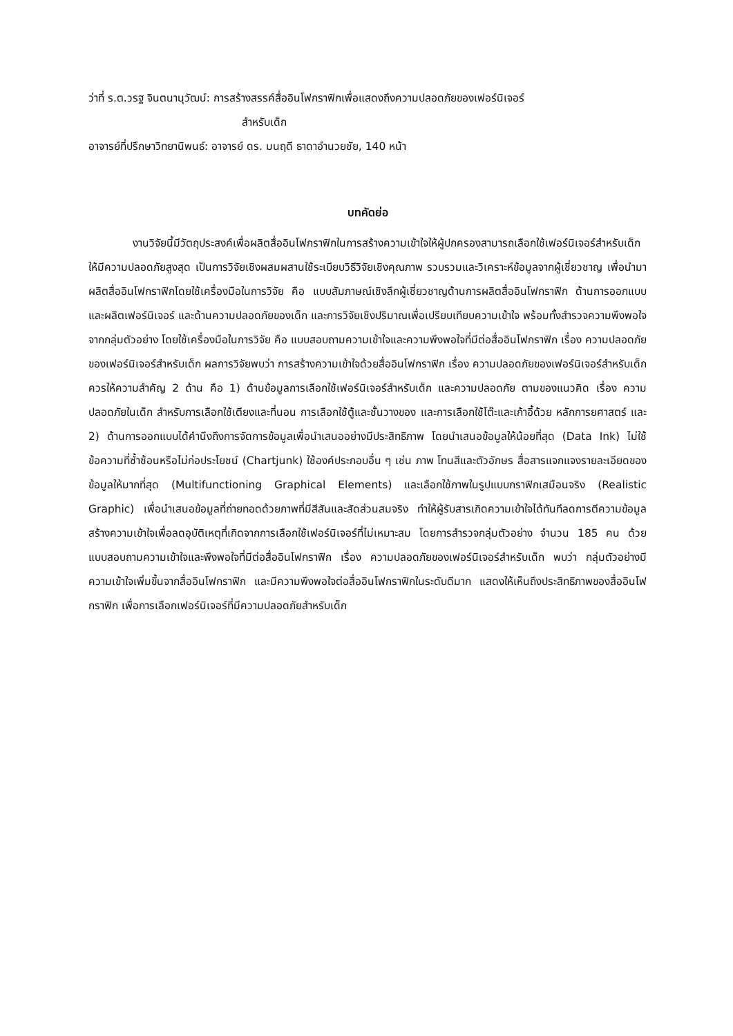ว่าที่ ร.ต.วรฐ จินตนานุวัฒน์: การสร้างสรรค์สื่ออินโฟกราฟิกเพื่อแสดงถึงความปลอดภัยของเฟอร์นิเจอร์
สำหรับเด็ก
อาจารย์ที่ปรึกษาวิทยานิพนธ์: อาจารย์ ดร. มนฤดี ธาดาอำนวยชัย, 140 หน้า
บทคัดย่อ
งานวิจัยนี้มีวัตถุประสงค์เพื่อผลิตสื่ออินโฟกราฟิกในการสร้างความเข้าใจให้ผู้ปกครองสามารถเลือกใช้เฟอร์นิเจอร์สำหรับเด็กให้มีความปลอดภัยสูงสุด เป็นการวิจัยเชิงผสมผสานใช้ระเบียบวิธีวิจัยเชิงคุณภาพ รวบรวมและวิเคราะห์ข้อมูลจากผู้เชี่ยวชาญ เพื่อนำมาผลิตสื่ออินโฟกราฟิกโดยใช้เครื่องมือในการวิจัย คือ แบบสัมภาษณ์เชิงลึกผู้เชี่ยวชาญด้านการผลิตสื่ออินโฟกราฟิก ด้านการออกแบบและผลิตเฟอร์นิเจอร์ และด้านความปลอดภัยของเด็ก และการวิจัยเชิงปริมาณเพื่อเปรียบเทียบความเข้าใจ พร้อมทั้งสำรวจความพึงพอใจจากกลุ่มตัวอย่าง โดยใช้เครื่องมือในการวิจัย คือ แบบสอบถามความเข้าใจและความพึงพอใจที่มีต่อสื่ออินโฟกราฟิก เรื่อง ความปลอดภัยของเฟอร์นิเจอร์สำหรับเด็ก ผลการวิจัยพบว่า การสร้างความเข้าใจด้วยสื่ออินโฟกราฟิก เรื่อง ความปลอดภัยของเฟอร์นิเจอร์สำหรับเด็ก ควรให้ความสำคัญ 2 ด้าน คือ 1) ด้านข้อมูลการเลือกใช้เฟอร์นิเจอร์สำหรับเด็ก และความปลอดภัย ตามของแนวคิด เรื่อง ความปลอดภัยในเด็ก สำหรับการเลือกใช้เตียงและที่นอน การเลือกใช้ตู้และชั้นวางของ และการเลือกใช้โต๊ะและเก้าอี้ด้วย หลักการยศาสตร์ และ 2) ด้านการออกแบบได้คำนึงถึงการจัดการข้อมูลเพื่อนำเสนออย่างมีประสิทธิภาพ โดยนำเสนอข้อมูลให้น้อยที่สุด (Data Ink) ไม่ใช้ข้อความที่ซ้ำซ้อนหรือไม่ก่อประโยชน์ (Chartjunk) ใช้องค์ประกอบอื่น ๆ เช่น ภาพ โทนสีและตัวอักษร สื่อสารแจกแจงรายละเอียดของข้อมูลให้มากที่สุด (Multifunctioning Graphical Elements) และเลือกใช้ภาพในรูปแบบกราฟิกเสมือนจริง (Realistic Graphic) เพื่อนำเสนอข้อมูลที่ถ่ายทอดด้วยภาพที่มีสีสันและสัดส่วนสมจริง ทำให้ผู้รับสารเกิดความเข้าใจได้ทันทีลดการตีความข้อมูล สร้างความเข้าใจเพื่อลดอุบัติเหตุที่เกิดจากการเลือกใช้เฟอร์นิเจอร์ที่ไม่เหมาะสม โดยการสำรวจกลุ่มตัวอย่าง จำนวน 185 คน ด้วยแบบสอบถามความเข้าใจและพึงพอใจที่มีต่อสื่ออินโฟกราฟิก เรื่อง ความปลอดภัยของเฟอร์นิเจอร์สำหรับเด็ก พบว่า กลุ่มตัวอย่างมีความเข้าใจเพิ่มขึ้นจากสื่ออินโฟกราฟิก และมีความพึงพอใจต่อสื่ออินโฟกราฟิกในระดับดีมาก แสดงให้เห็นถึงประสิทธิภาพของสื่ออินโฟกราฟิก เพื่อการเลือกเฟอร์นิเจอร์ที่มีความปลอดภัยสำหรับเด็ก